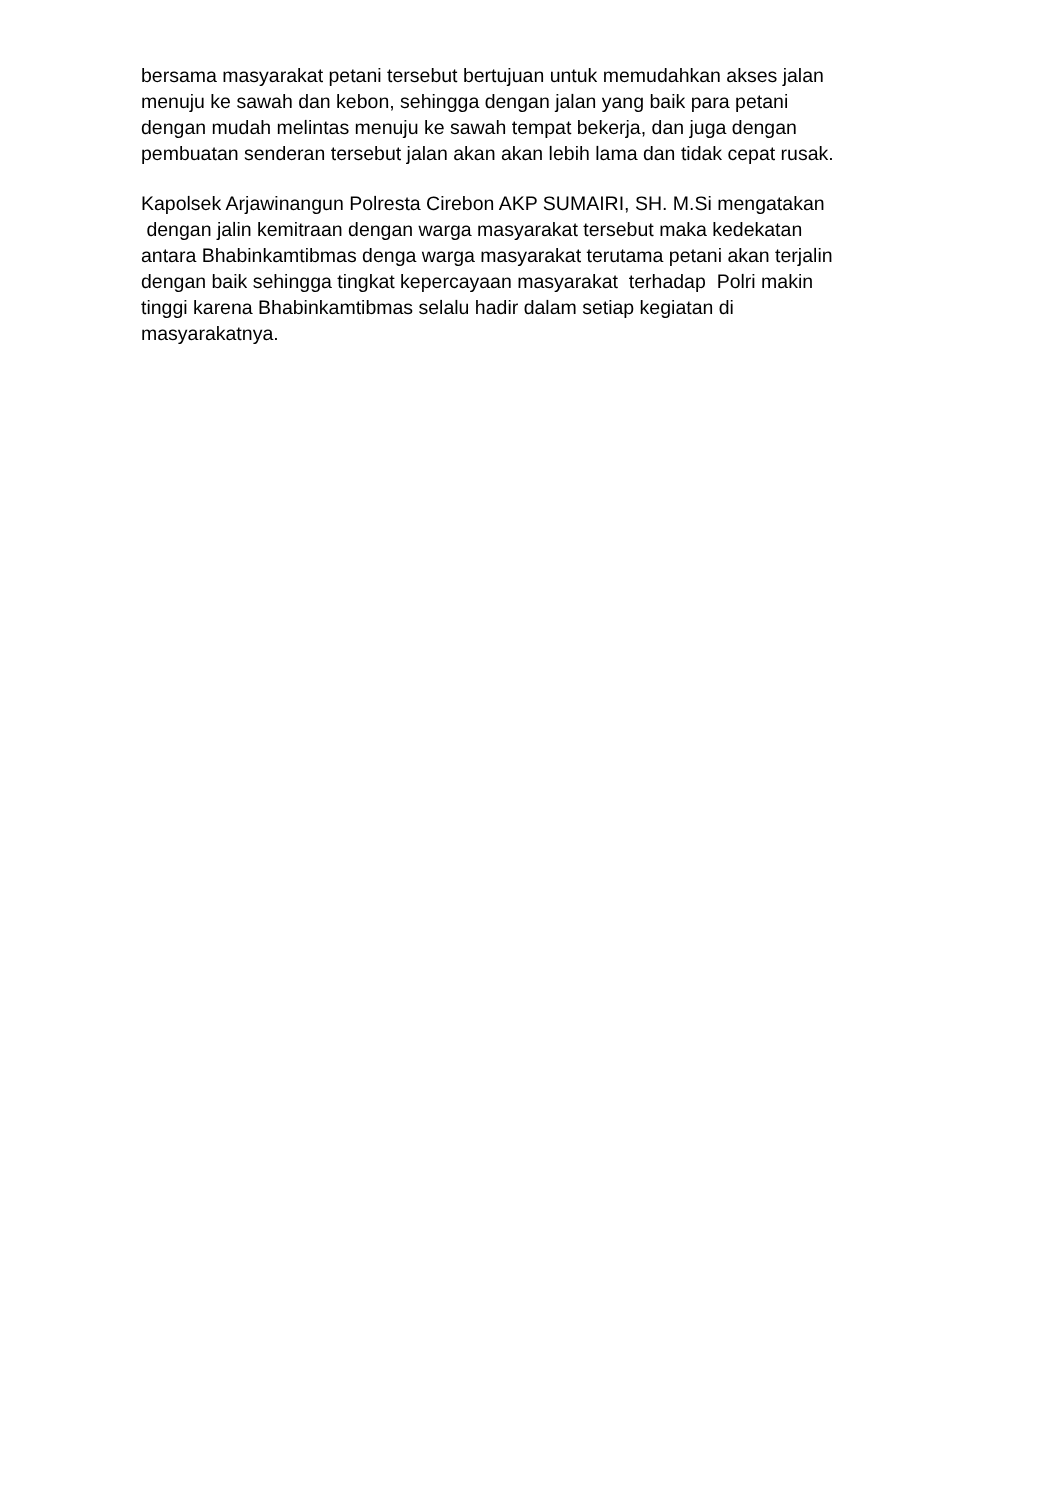bersama masyarakat petani tersebut bertujuan untuk memudahkan akses jalan
menuju ke sawah dan kebon, sehingga dengan jalan yang baik para petani
dengan mudah melintas menuju ke sawah tempat bekerja, dan juga dengan
pembuatan senderan tersebut jalan akan akan lebih lama dan tidak cepat rusak.
Kapolsek Arjawinangun Polresta Cirebon AKP SUMAIRI, SH. M.Si mengatakan
dengan jalin kemitraan dengan warga masyarakat tersebut maka kedekatan
antara Bhabinkamtibmas denga warga masyarakat terutama petani akan terjalin
dengan baik sehingga tingkat kepercayaan masyarakat terhadap Polri makin
tinggi karena Bhabinkamtibmas selalu hadir dalam setiap kegiatan di
masyarakatnya.